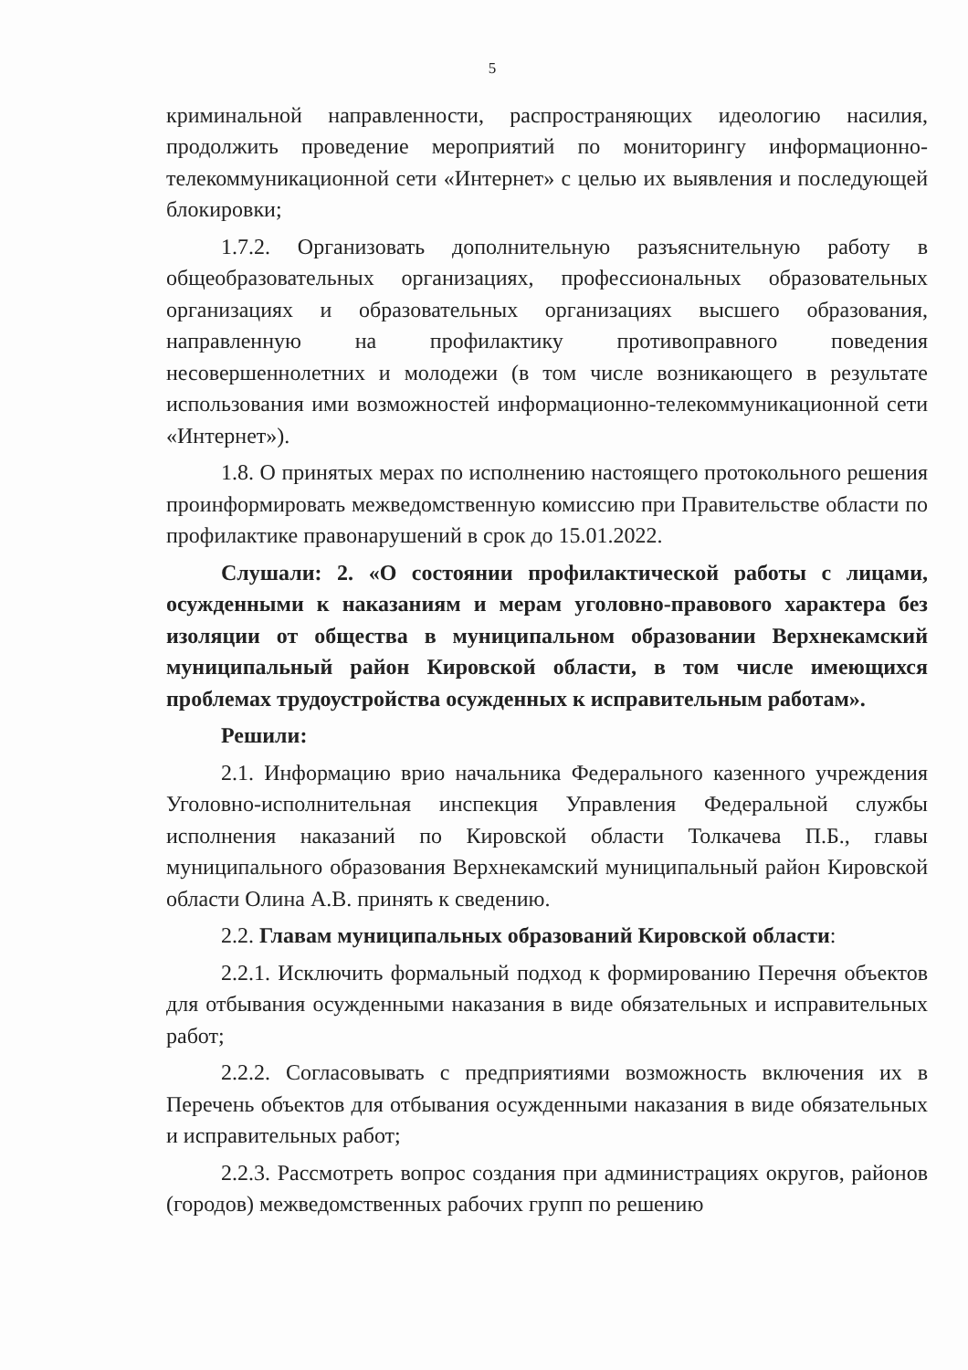5
криминальной направленности, распространяющих идеологию насилия, продолжить проведение мероприятий по мониторингу информационно-телекоммуникационной сети «Интернет» с целью их выявления и последующей блокировки;
1.7.2. Организовать дополнительную разъяснительную работу в общеобразовательных организациях, профессиональных образовательных организациях и образовательных организациях высшего образования, направленную на профилактику противоправного поведения несовершеннолетних и молодежи (в том числе возникающего в результате использования ими возможностей информационно-телекоммуникационной сети «Интернет»).
1.8. О принятых мерах по исполнению настоящего протокольного решения проинформировать межведомственную комиссию при Правительстве области по профилактике правонарушений в срок до 15.01.2022.
Слушали: 2. «О состоянии профилактической работы с лицами, осужденными к наказаниям и мерам уголовно-правового характера без изоляции от общества в муниципальном образовании Верхнекамский муниципальный район Кировской области, в том числе имеющихся проблемах трудоустройства осужденных к исправительным работам».
Решили:
2.1. Информацию врио начальника Федерального казенного учреждения Уголовно-исполнительная инспекция Управления Федеральной службы исполнения наказаний по Кировской области Толкачева П.Б., главы муниципального образования Верхнекамский муниципальный район Кировской области Олина А.В. принять к сведению.
2.2. Главам муниципальных образований Кировской области:
2.2.1. Исключить формальный подход к формированию Перечня объектов для отбывания осужденными наказания в виде обязательных и исправительных работ;
2.2.2. Согласовывать с предприятиями возможность включения их в Перечень объектов для отбывания осужденными наказания в виде обязательных и исправительных работ;
2.2.3. Рассмотреть вопрос создания при администрациях округов, районов (городов) межведомственных рабочих групп по решению